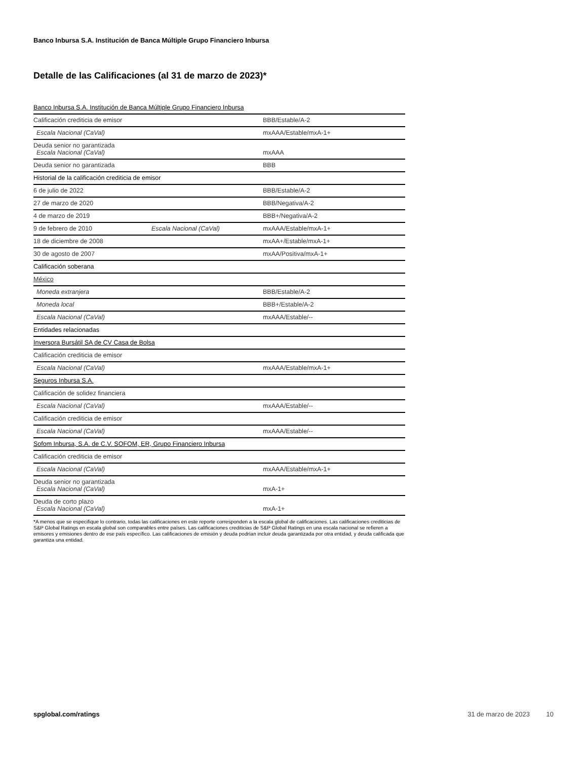Banco Inbursa S.A. Institución de Banca Múltiple Grupo Financiero Inbursa
Detalle de las Calificaciones (al 31 de marzo de 2023)*
| Banco Inbursa S.A. Institución de Banca Múltiple Grupo Financiero Inbursa | | |
| Calificación crediticia de emisor | | BBB/Estable/A-2 |
| Escala Nacional (CaVal) | | mxAAA/Estable/mxA-1+ |
| Deuda senior no garantizada Escala Nacional (CaVal) | | mxAAA |
| Deuda senior no garantizada | | BBB |
| Historial de la calificación crediticia de emisor | | |
| 6 de julio de 2022 | | BBB/Estable/A-2 |
| 27 de marzo de 2020 | | BBB/Negativa/A-2 |
| 4 de marzo de 2019 | | BBB+/Negativa/A-2 |
| 9 de febrero de 2010 | Escala Nacional (CaVal) | mxAAA/Estable/mxA-1+ |
| 18 de diciembre de 2008 | | mxAA+/Estable/mxA-1+ |
| 30 de agosto de 2007 | | mxAA/Positiva/mxA-1+ |
| Calificación soberana | | |
| México | | |
| Moneda extranjera | | BBB/Estable/A-2 |
| Moneda local | | BBB+/Estable/A-2 |
| Escala Nacional (CaVal) | | mxAAA/Estable/-- |
| Entidades relacionadas | | |
| Inversora Bursátil SA de CV Casa de Bolsa | | |
| Calificación crediticia de emisor | | |
| Escala Nacional (CaVal) | | mxAAA/Estable/mxA-1+ |
| Seguros Inbursa S.A. | | |
| Calificación de solidez financiera | | |
| Escala Nacional (CaVal) | | mxAAA/Estable/-- |
| Calificación crediticia de emisor | | |
| Escala Nacional (CaVal) | | mxAAA/Estable/-- |
| Sofom Inbursa, S.A. de C.V. SOFOM, ER, Grupo Financiero Inbursa | | |
| Calificación crediticia de emisor | | |
| Escala Nacional (CaVal) | | mxAAA/Estable/mxA-1+ |
| Deuda senior no garantizada Escala Nacional (CaVal) | | mxA-1+ |
| Deuda de corto plazo Escala Nacional (CaVal) | | mxA-1+ |
*A menos que se especifique lo contrario, todas las calificaciones en este reporte corresponden a la escala global de calificaciones. Las calificaciones crediticias de S&P Global Ratings en escala global son comparables entre países. Las calificaciones crediticias de S&P Global Ratings en una escala nacional se refieren a emisores y emisiones dentro de ese país específico. Las calificaciones de emisión y deuda podrían incluir deuda garantizada por otra entidad, y deuda calificada que garantiza una entidad.
spglobal.com/ratings 31 de marzo de 2023 10